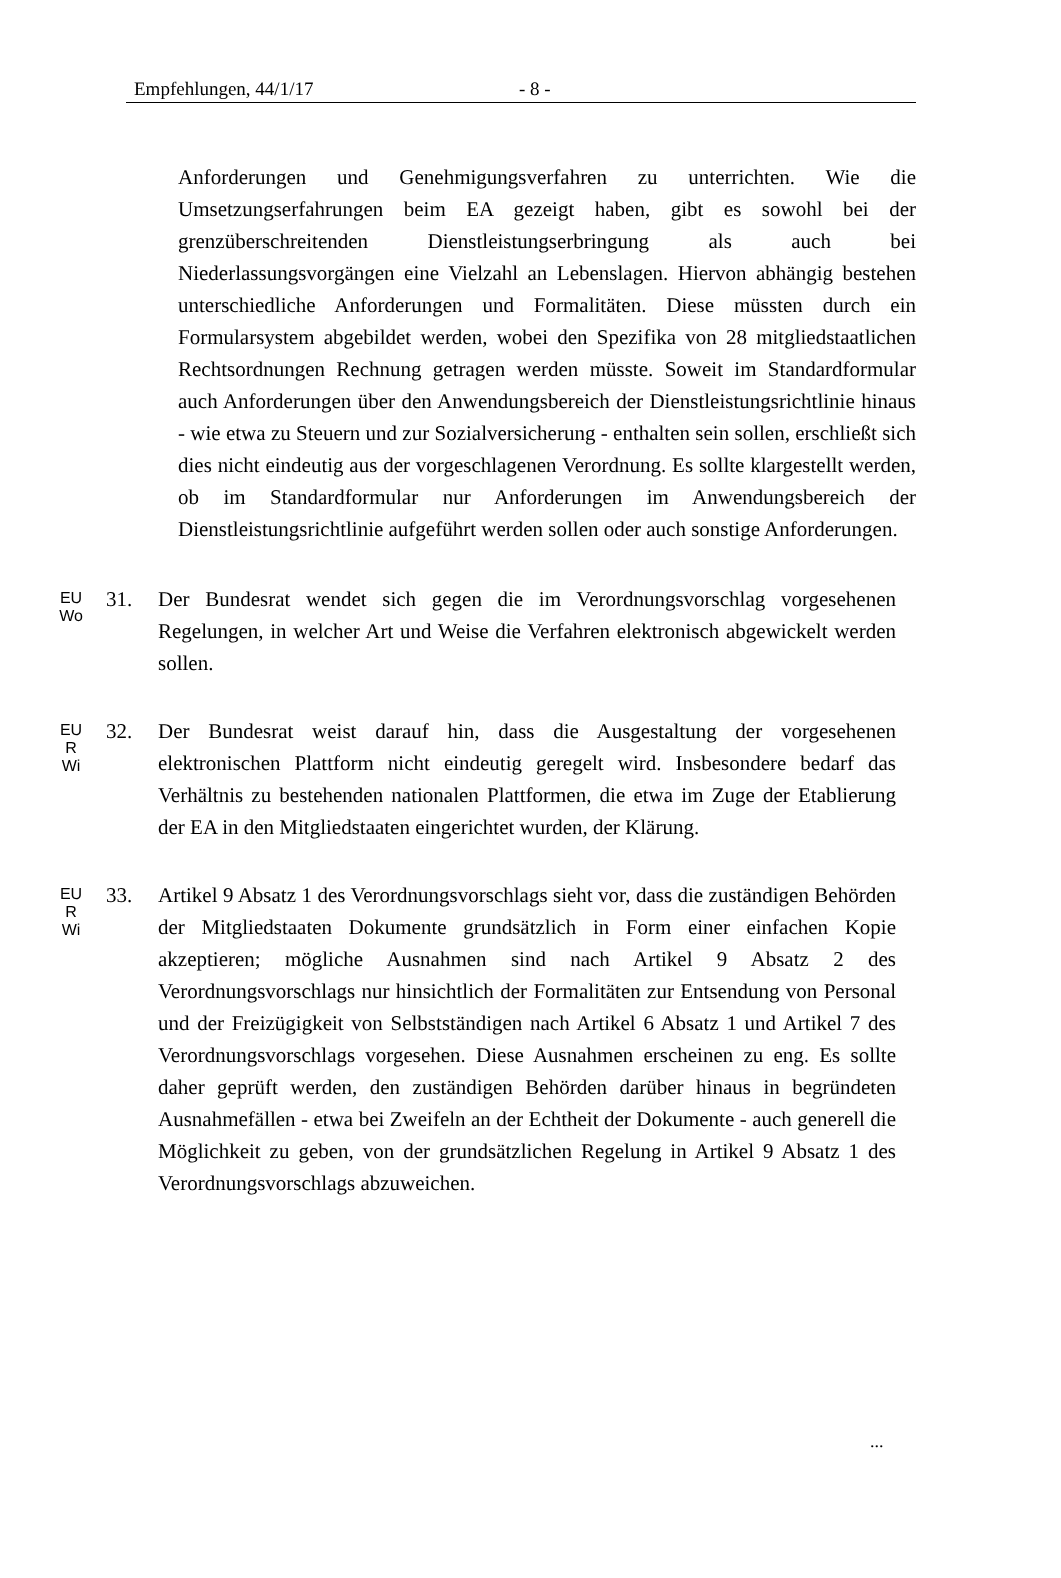Empfehlungen, 44/1/17 - 8 -
Anforderungen und Genehmigungsverfahren zu unterrichten. Wie die Umsetzungserfahrungen beim EA gezeigt haben, gibt es sowohl bei der grenzüberschreitenden Dienstleistungserbringung als auch bei Niederlassungsvorgängen eine Vielzahl an Lebenslagen. Hiervon abhängig bestehen unterschiedliche Anforderungen und Formalitäten. Diese müssten durch ein Formularsystem abgebildet werden, wobei den Spezifika von 28 mitgliedstaatlichen Rechtsordnungen Rechnung getragen werden müsste. Soweit im Standardformular auch Anforderungen über den Anwendungsbereich der Dienstleistungsrichtlinie hinaus - wie etwa zu Steuern und zur Sozialversicherung - enthalten sein sollen, erschließt sich dies nicht eindeutig aus der vorgeschlagenen Verordnung. Es sollte klargestellt werden, ob im Standardformular nur Anforderungen im Anwendungsbereich der Dienstleistungsrichtlinie aufgeführt werden sollen oder auch sonstige Anforderungen.
EU
Wo
31. Der Bundesrat wendet sich gegen die im Verordnungsvorschlag vorgesehenen Regelungen, in welcher Art und Weise die Verfahren elektronisch abgewickelt werden sollen.
EU
R
Wi
32. Der Bundesrat weist darauf hin, dass die Ausgestaltung der vorgesehenen elektronischen Plattform nicht eindeutig geregelt wird. Insbesondere bedarf das Verhältnis zu bestehenden nationalen Plattformen, die etwa im Zuge der Etablierung der EA in den Mitgliedstaaten eingerichtet wurden, der Klärung.
EU
R
Wi
33. Artikel 9 Absatz 1 des Verordnungsvorschlags sieht vor, dass die zuständigen Behörden der Mitgliedstaaten Dokumente grundsätzlich in Form einer einfachen Kopie akzeptieren; mögliche Ausnahmen sind nach Artikel 9 Absatz 2 des Verordnungsvorschlags nur hinsichtlich der Formalitäten zur Entsendung von Personal und der Freizügigkeit von Selbstständigen nach Artikel 6 Absatz 1 und Artikel 7 des Verordnungsvorschlags vorgesehen. Diese Ausnahmen erscheinen zu eng. Es sollte daher geprüft werden, den zuständigen Behörden darüber hinaus in begründeten Ausnahmefällen - etwa bei Zweifeln an der Echtheit der Dokumente - auch generell die Möglichkeit zu geben, von der grundsätzlichen Regelung in Artikel 9 Absatz 1 des Verordnungsvorschlags abzuweichen.
...